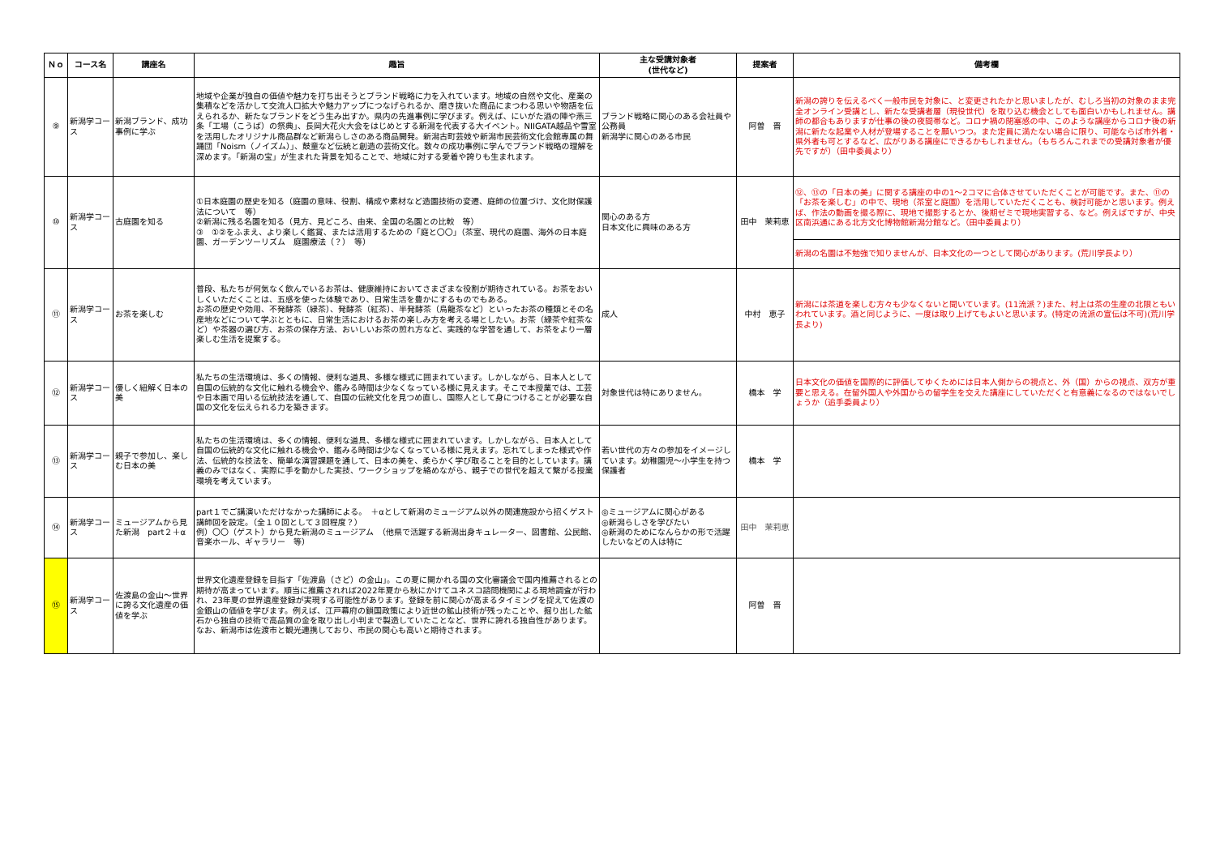| Ｎｏ | コース名 | 講座名 | 趣旨 | 主な受講対象者 (世代など) | 提案者 | 備考欄 |
| --- | --- | --- | --- | --- | --- | --- |
| ⑨ | 新潟学コース | 新潟ブランド、成功事例に学ぶ | 地域や企業が独自の価値や魅力を打ち出そうとブランド戦略に力を入れています。地域の自然や文化、産業の集積などを活かして交流人口拡大や魅力アップにつなげられるか、磨き抜いた商品にまつわる思いや物語を伝えられるか、新たなブランドをどう生み出すか。県内の先進事例に学びます。例えば、にいがた酒の陣や燕三条「工場（こうば）の祭典」、長岡大花火大会をはじめとする新潟を代表する大イベント。NIIGATA越品や雪室を活用したオリジナル商品群など新潟らしさのある商品開発。新潟古町芸妓や新潟市民芸術文化会館専属の舞踊団「Noism（ノイズム）」、鼓童など伝統と創造の芸術文化。数々の成功事例に学んでブランド戦略の理解を深めます。「新潟の宝」が生まれた背景を知ることで、地域に対する愛着や誇りも生まれます。 | ブランド戦略に関心のある会社員や公務員 新潟学に関心のある市民 | 阿曽 晋 | 新潟の誇りを伝えるべく一般市民を対象に、と変更されたかと思いましたが、むしろ当初の対象のまま完全オンライン受講とし、新たな受講者層（現役世代）を取り込む機会としても面白いかもしれません。講師の都合もありますが仕事の後の夜間帯など。コロナ禍の閉塞感の中、このような講座からコロナ後の新潟に新たな起業や人材が登場することを願いつつ。また定員に満たない場合に限り、可能ならば市外者・県外者も可とするなど、広がりある講座にできるかもしれません。（もちろんこれまでの受講対象者が優先ですが）（田中委員より） |
| ⑩ | 新潟学コース | 古庭園を知る | ①日本庭園の歴史を知る（庭園の意味、役割、構成や素材など造園技術の変遷、庭師の位置づけ、文化財保護法について 等） ②新潟に残る名園を知る（見方、見どころ、由来、全国の名園との比較 等） ③ ①②をふまえ、より楽しく鑑賞、または活用するための「庭と〇〇」（茶室、現代の庭園、海外の日本庭園、ガーデンツーリズム 庭園療法（？） 等） | 関心のある方 日本文化に興味のある方 | 田中 茉莉恵 | ⑫、⑬の「日本の美」に関する講座の中の1～2コマに合体させていただくことが可能です。また、⑪の「お茶を楽しむ」の中で、現地（茶室と庭園）を活用していただくことも、検討可能かと思います。例えば、作法の動画を撮る際に、現地で撮影するとか、後期ゼミで現地実習する、など。例えばですが、中央区南浜通にある北方文化博物館新潟分館など。（田中委員より） |
| | | | | | | 新潟の名園は不勉強で知りませんが、日本文化の一つとして関心があります。(荒川学長より） |
| ⑪ | 新潟学コース | お茶を楽しむ | 普段、私たちが何気なく飲んでいるお茶は、健康維持においてさまざまな役割が期待されている。お茶をおいしくいただくことは、五感を使った体験であり、日常生活を豊かにするものでもある。 お茶の歴史や効用、不発酵茶（緑茶）、発酵茶（紅茶）、半発酵茶（烏龍茶など）といったお茶の種類とその名産地などについて学ぶとともに、日常生活におけるお茶の楽しみ方を考える場としたい。お茶（緑茶や紅茶など）や茶器の選び方、お茶の保存方法、おいしいお茶の煎れ方など、実践的な学習を通して、お茶をより一層楽しむ生活を提案する。 | 成人 | 中村 恵子 | 新潟には茶道を楽しむ方々も少なくないと聞いています。(11流派？)また、村上は茶の生産の北限ともいわれています。酒と同じように、一度は取り上げてもよいと思います。(特定の流派の宣伝は不可)(荒川学長より) |
| ⑫ | 新潟学コース | 優しく紐解く日本の美 | 私たちの生活環境は、多くの情報、便利な道具、多様な様式に囲まれています。しかしながら、日本人として自国の伝統的な文化に触れる機会や、鑑みる時間は少なくなっている様に見えます。そこで本授業では、工芸や日本画で用いる伝統技法を通して、自国の伝統文化を見つめ直し、国際人として身につけることが必要な自国の文化を伝えられる力を築きます。 | 対象世代は特にありません。 | 橋本 学 | 日本文化の価値を国際的に評価してゆくためには日本人側からの視点と、外（国）からの視点、双方が重要と思える。在留外国人や外国からの留学生を交えた講座にしていただくと有意義になるのではないでしょうか（追手委員より） |
| ⑬ | 新潟学コース | 親子で参加し、楽しむ日本の美 | 私たちの生活環境は、多くの情報、便利な道具、多様な様式に囲まれています。しかしながら、日本人として自国の伝統的な文化に触れる機会や、鑑みる時間は少なくなっている様に見えます。忘れてしまった様式や作法、伝統的な技法を、簡単な演習課題を通して、日本の美を、柔らかく学び取ることを目的としています。講義のみではなく、実際に手を動かした実技、ワークショップを絡めながら、親子での世代を超えて繋がる授業環境を考えています。 | 若い世代の方々の参加をイメージしています。幼稚園児～小学生を持つ保護者 | 橋本 学 | |
| ⑭ | 新潟学コース | ミュージアムから見た新潟 part２＋α | part１でご講演いただけなかった講師による。 ＋αとして新潟のミュージアム以外の関連施設から招くゲスト講師回を設定。（全１０回として３回程度？） 例）〇〇（ゲスト）から見た新潟のミュージアム （他県で活躍する新潟出身キュレーター、図書館、公民館、音楽ホール、ギャラリー 等） | ◎ミュージアムに関心がある ◎新潟らしさを学びたい ◎新潟のためになんらかの形で活躍したいなどの人は特に | 田中 茉莉恵 | |
| ⑮ | 新潟学コース | 佐渡島の金山～世界に誇る文化遺産の価値を学ぶ | 世界文化遺産登録を目指す「佐渡島（さど）の金山」。この夏に開かれる国の文化審議会で国内推薦されるとの期待が高まっています。順当に推薦されれば2022年夏から秋にかけてユネスコ諮問機関による現地調査が行われ、23年夏の世界遺産登録が実現する可能性があります。登録を前に関心が高まるタイミングを捉えて佐渡の金銀山の価値を学びます。例えば、江戸幕府の鎖国政策により近世の鉱山技術が残ったことや、掘り出した鉱石から独自の技術で高品質の金を取り出し小判まで製造していたことなど、世界に誇れる独自性があります。なお、新潟市は佐渡市と観光連携しており、市民の関心も高いと期待されます。 | | 阿曽 晋 | |